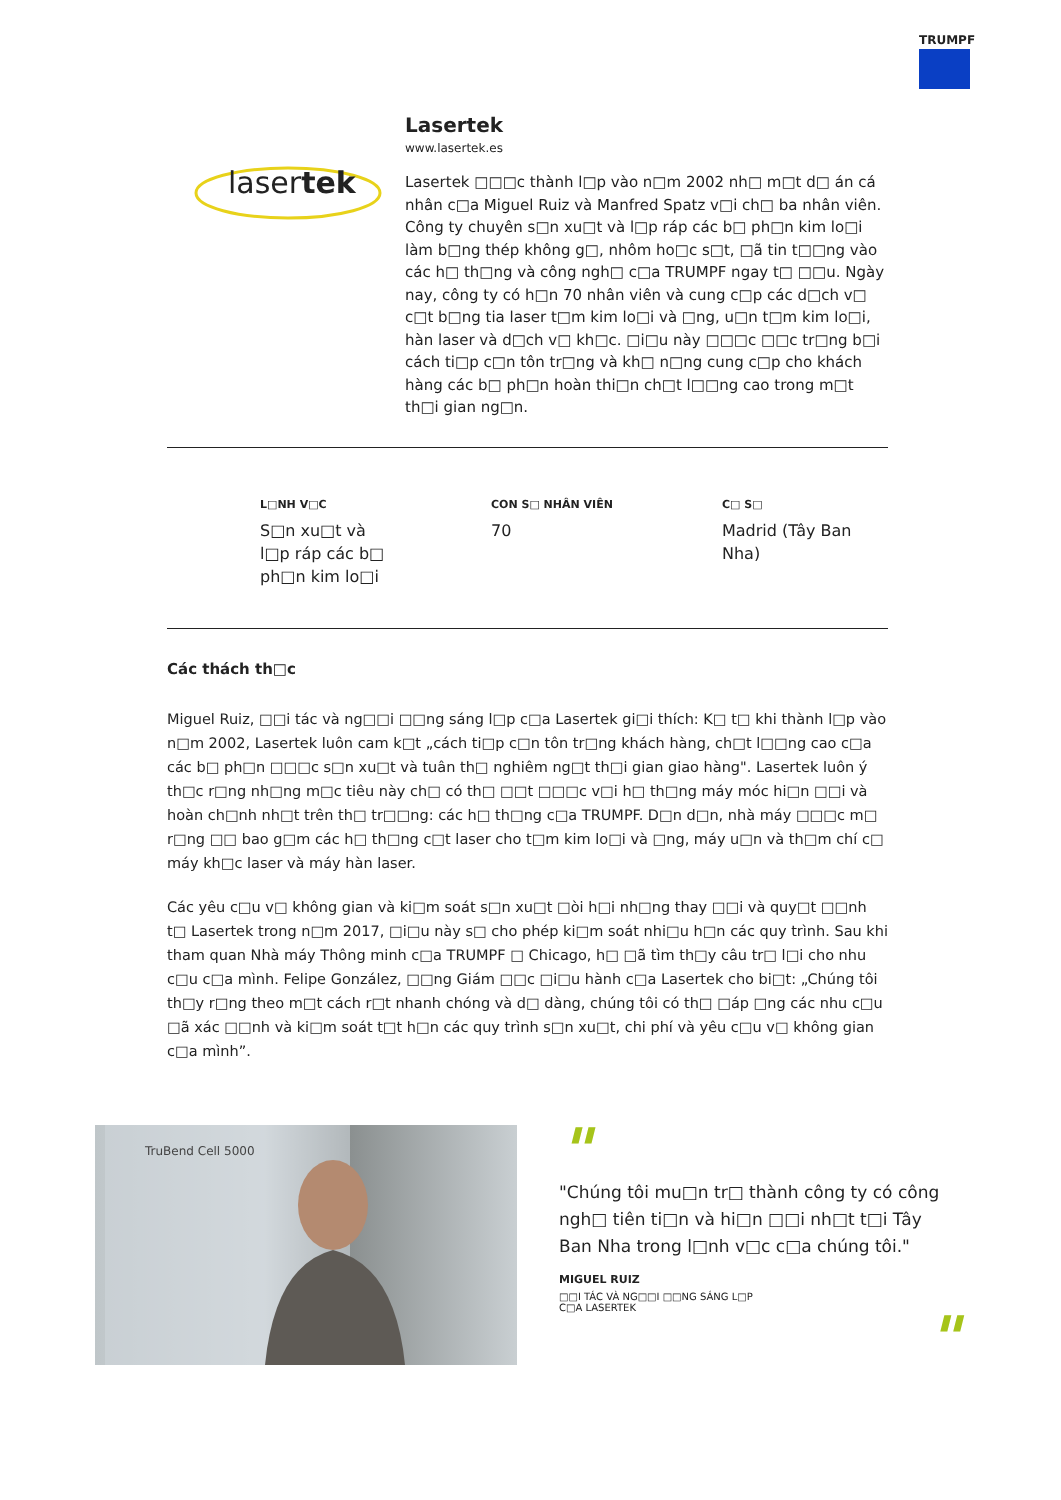TRUMPF
lasertek
Lasertek
www.lasertek.es
Lasertek □□□c thành l□p vào n□m 2002 nh□ m□t d□ án cá nhân c□a Miguel Ruiz và Manfred Spatz v□i ch□ ba nhân viên. Công ty chuyên s□n xu□t và l□p ráp các b□ ph□n kim lo□i làm b□ng thép không g□, nhôm ho□c s□t, □ã tin t□□ng vào các h□ th□ng và công ngh□ c□a TRUMPF ngay t□ □□u. Ngày nay, công ty có h□n 70 nhân viên và cung c□p các d□ch v□ c□t b□ng tia laser t□m kim lo□i và □ng, u□n t□m kim lo□i, hàn laser và d□ch v□ kh□c. □i□u này □□□c □□c tr□ng b□i cách ti□p c□n tôn tr□ng và kh□ n□ng cung c□p cho khách hàng các b□ ph□n hoàn thi□n ch□t l□□ng cao trong m□t th□i gian ng□n.
L□NH V□C
S□n xu□t và l□p ráp các b□ ph□n kim lo□i
CON S□ NHÂN VIÊN
70
C□ S□
Madrid (Tây Ban Nha)
Các thách th□c
Miguel Ruiz, □□i tác và ng□□i □□ng sáng l□p c□a Lasertek gi□i thích: K□ t□ khi thành l□p vào n□m 2002, Lasertek luôn cam k□t „cách ti□p c□n tôn tr□ng khách hàng, ch□t l□□ng cao c□a các b□ ph□n □□□c s□n xu□t và tuân th□ nghiêm ng□t th□i gian giao hàng". Lasertek luôn ý th□c r□ng nh□ng m□c tiêu này ch□ có th□ □□t □□□c v□i h□ th□ng máy móc hi□n □□i và hoàn ch□nh nh□t trên th□ tr□□ng: các h□ th□ng c□a TRUMPF. D□n d□n, nhà máy □□□c m□ r□ng □□ bao g□m các h□ th□ng c□t laser cho t□m kim lo□i và □ng, máy u□n và th□m chí c□ máy kh□c laser và máy hàn laser.
Các yêu c□u v□ không gian và ki□m soát s□n xu□t □òi h□i nh□ng thay □□i và quy□t □□nh t□ Lasertek trong n□m 2017, □i□u này s□ cho phép ki□m soát nhi□u h□n các quy trình. Sau khi tham quan Nhà máy Thông minh c□a TRUMPF □ Chicago, h□ □ã tìm th□y câu tr□ l□i cho nhu c□u c□a mình. Felipe González, □□ng Giám □□c □i□u hành c□a Lasertek cho bi□t: „Chúng tôi th□y r□ng theo m□t cách r□t nhanh chóng và d□ dàng, chúng tôi có th□ □áp □ng các nhu c□u □ã xác □□nh và ki□m soát t□t h□n các quy trình s□n xu□t, chi phí và yêu c□u v□ không gian c□a mình”.
TruBend Cell 5000
"
"Chúng tôi mu□n tr□ thành công ty có công ngh□ tiên ti□n và hi□n □□i nh□t t□i Tây Ban Nha trong l□nh v□c c□a chúng tôi."
MIGUEL RUIZ
□□I TÁC VÀ NG□□I □□NG SÁNG L□P C□A LASERTEK
"